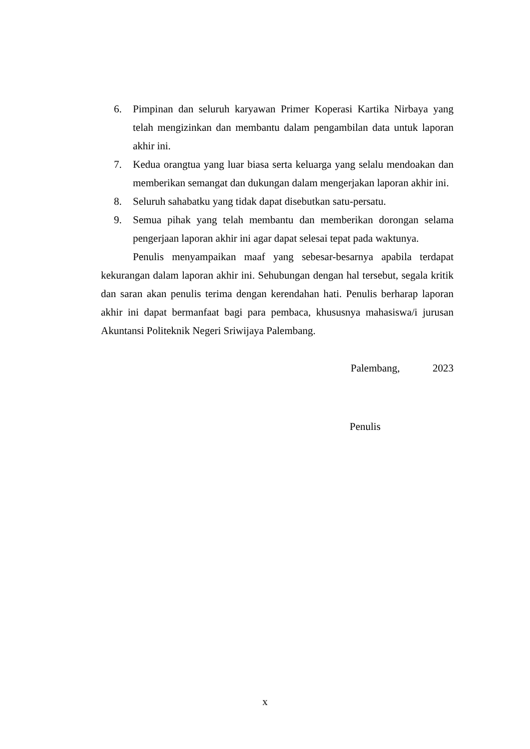6. Pimpinan dan seluruh karyawan Primer Koperasi Kartika Nirbaya yang telah mengizinkan dan membantu dalam pengambilan data untuk laporan akhir ini.
7. Kedua orangtua yang luar biasa serta keluarga yang selalu mendoakan dan memberikan semangat dan dukungan dalam mengerjakan laporan akhir ini.
8. Seluruh sahabatku yang tidak dapat disebutkan satu-persatu.
9. Semua pihak yang telah membantu dan memberikan dorongan selama pengerjaan laporan akhir ini agar dapat selesai tepat pada waktunya.
Penulis menyampaikan maaf yang sebesar-besarnya apabila terdapat kekurangan dalam laporan akhir ini. Sehubungan dengan hal tersebut, segala kritik dan saran akan penulis terima dengan kerendahan hati. Penulis berharap laporan akhir ini dapat bermanfaat bagi para pembaca, khususnya mahasiswa/i jurusan Akuntansi Politeknik Negeri Sriwijaya Palembang.
Palembang, 2023
Penulis
x